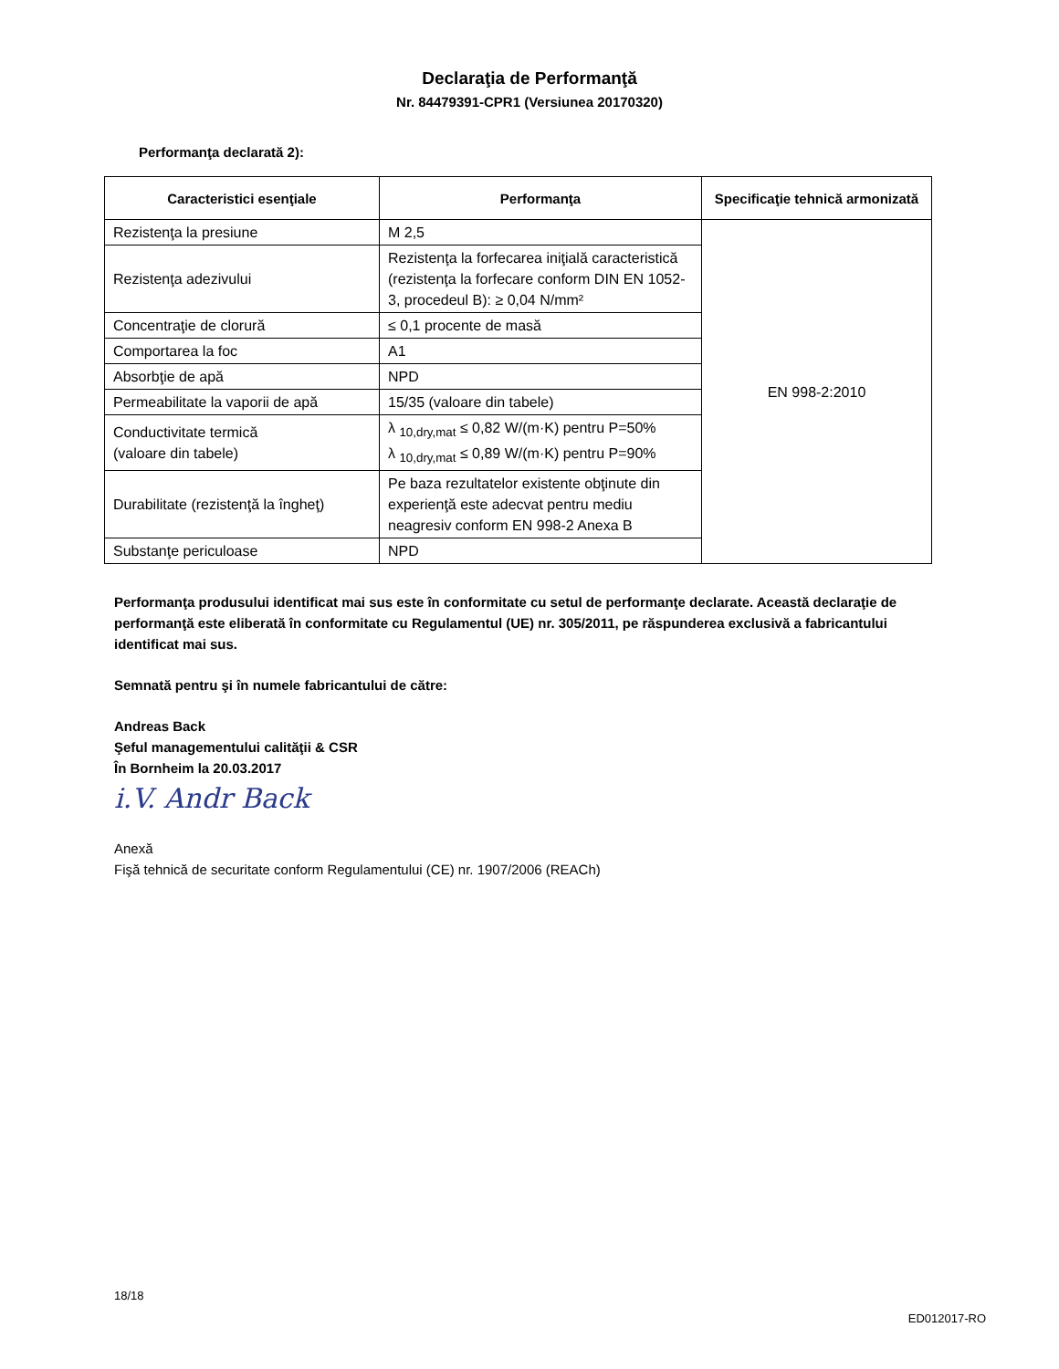Declaraţia de Performanţă
Nr. 84479391-CPR1 (Versiunea 20170320)
Performanţa declarată 2):
| Caracteristici esenţiale | Performanţa | Specificaţie tehnică armonizată |
| --- | --- | --- |
| Rezistenţa la presiune | M 2,5 | EN 998-2:2010 |
| Rezistenţa adezivului | Rezistenţa la forfecarea iniţială caracteristică (rezistenţa la forfecare conform DIN EN 1052-3, procedeul B): ≥ 0,04 N/mm² | |
| Concentraţie de clorură | ≤ 0,1 procente de masă | |
| Comportarea la foc | A1 | |
| Absorbţie de apă | NPD | |
| Permeabilitate la vaporii de apă | 15/35 (valoare din tabele) | |
| Conductivitate termică (valoare din tabele) | λ <sub>10,dry,mat</sub> ≤ 0,82 W/(m·K) pentru P=50% λ <sub>10,dry,mat</sub> ≤ 0,89 W/(m·K) pentru P=90% | |
| Durabilitate (rezistenţă la îngheţ) | Pe baza rezultatelor existente obţinute din experienţă este adecvat pentru mediu neagresiv conform EN 998-2 Anexa B | |
| Substanţe periculoase | NPD | |
Performanţa produsului identificat mai sus este în conformitate cu setul de performanţe declarate. Această declaraţie de performanţă este eliberată în conformitate cu Regulamentul (UE) nr. 305/2011, pe răspunderea exclusivă a fabricantului identificat mai sus.
Semnată pentru şi în numele fabricantului de către:
Andreas Back
Şeful managementului calităţii & CSR
În Bornheim la 20.03.2017
i.V. Andr Back
Anexă
Fişă tehnică de securitate conform Regulamentului (CE) nr. 1907/2006 (REACh)
18/18
ED012017-RO